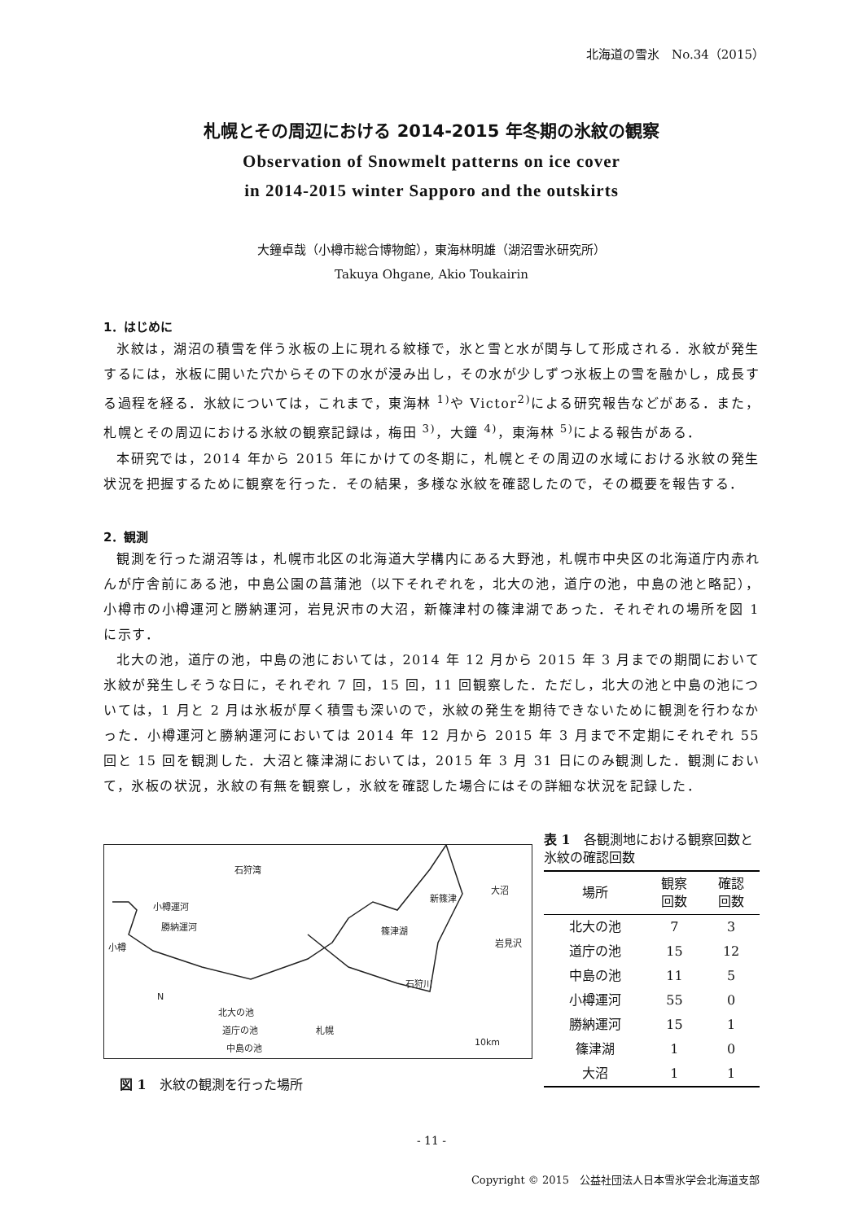北海道の雪氷　No.34（2015）
札幌とその周辺における 2014-2015 年冬期の氷紋の観察
Observation of Snowmelt patterns on ice cover
in 2014-2015 winter Sapporo and the outskirts
大鐘卓哉（小樽市総合博物館），東海林明雄（湖沼雪氷研究所）
Takuya Ohgane, Akio Toukairin
1．はじめに
氷紋は，湖沼の積雪を伴う氷板の上に現れる紋様で，氷と雪と水が関与して形成される．氷紋が発生するには，氷板に開いた穴からその下の水が浸み出し，その水が少しずつ氷板上の雪を融かし，成長する過程を経る．氷紋については，これまで，東海林 <sup>1)</sup>や Victor<sup>2)</sup>による研究報告などがある．また，札幌とその周辺における氷紋の観察記録は，梅田 <sup>3)</sup>，大鐘 <sup>4)</sup>，東海林 <sup>5)</sup>による報告がある．
本研究では，2014 年から 2015 年にかけての冬期に，札幌とその周辺の水域における氷紋の発生状況を把握するために観察を行った．その結果，多様な氷紋を確認したので，その概要を報告する．
2．観測
観測を行った湖沼等は，札幌市北区の北海道大学構内にある大野池，札幌市中央区の北海道庁内赤れんが庁舎前にある池，中島公園の菖蒲池（以下それぞれを，北大の池，道庁の池，中島の池と略記），小樽市の小樽運河と勝納運河，岩見沢市の大沼，新篠津村の篠津湖であった．それぞれの場所を図 1 に示す．
北大の池，道庁の池，中島の池においては，2014 年 12 月から 2015 年 3 月までの期間において氷紋が発生しそうな日に，それぞれ 7 回，15 回，11 回観察した．ただし，北大の池と中島の池については，1 月と 2 月は氷板が厚く積雪も深いので，氷紋の発生を期待できないために観測を行わなかった．小樽運河と勝納運河においては 2014 年 12 月から 2015 年 3 月まで不定期にそれぞれ 55 回と 15 回を観測した．大沼と篠津湖においては，2015 年 3 月 31 日にのみ観測した．観測において，氷板の状況，氷紋の有無を観察し，氷紋を確認した場合にはその詳細な状況を記録した．
石狩湾
小樽運河
勝納運河
小樽
新篠津
篠津湖
大沼
岩見沢
石狩川
N
北大の池
道庁の池
中島の池
札幌
10km
図 1　氷紋の観測を行った場所
表 1　各観測地における観察回数と氷紋の確認回数
| 場所 | 観察 回数 | 確認 回数 |
| --- | --- | --- |
| 北大の池 | 7 | 3 |
| 道庁の池 | 15 | 12 |
| 中島の池 | 11 | 5 |
| 小樽運河 | 55 | 0 |
| 勝納運河 | 15 | 1 |
| 篠津湖 | 1 | 0 |
| 大沼 | 1 | 1 |
- 11 -
Copyright © 2015　公益社団法人日本雪氷学会北海道支部